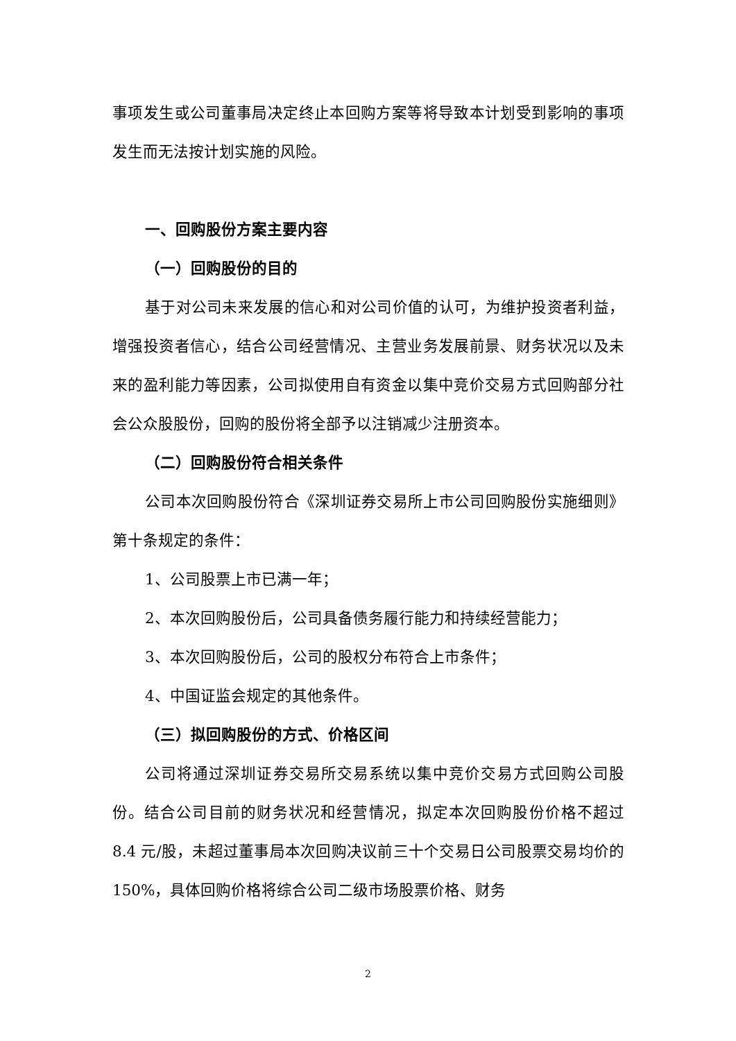事项发生或公司董事局决定终止本回购方案等将导致本计划受到影响的事项发生而无法按计划实施的风险。
一、回购股份方案主要内容
（一）回购股份的目的
基于对公司未来发展的信心和对公司价值的认可，为维护投资者利益，增强投资者信心，结合公司经营情况、主营业务发展前景、财务状况以及未来的盈利能力等因素，公司拟使用自有资金以集中竞价交易方式回购部分社会公众股股份，回购的股份将全部予以注销减少注册资本。
（二）回购股份符合相关条件
公司本次回购股份符合《深圳证券交易所上市公司回购股份实施细则》第十条规定的条件：
1、公司股票上市已满一年；
2、本次回购股份后，公司具备债务履行能力和持续经营能力；
3、本次回购股份后，公司的股权分布符合上市条件；
4、中国证监会规定的其他条件。
（三）拟回购股份的方式、价格区间
公司将通过深圳证券交易所交易系统以集中竞价交易方式回购公司股份。结合公司目前的财务状况和经营情况，拟定本次回购股份价格不超过 8.4 元/股，未超过董事局本次回购决议前三十个交易日公司股票交易均价的 150%，具体回购价格将综合公司二级市场股票价格、财务
2